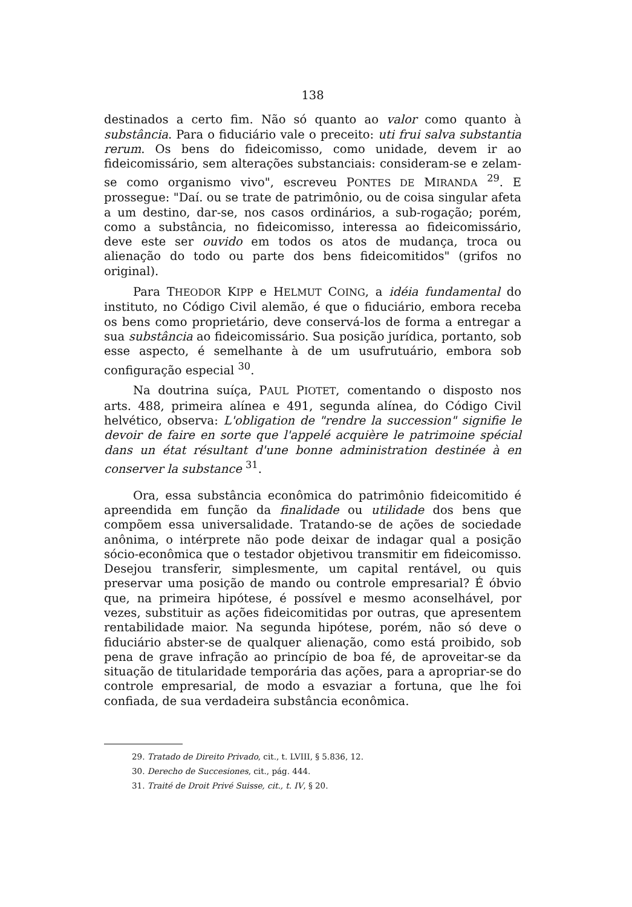138
destinados a certo fim. Não só quanto ao valor como quanto à substância. Para o fiduciário vale o preceito: uti frui salva substantia rerum. Os bens do fideicomisso, como unidade, devem ir ao fideicomissário, sem alterações substanciais: consideram-se e zelam-se como organismo vivo", escreveu PONTES DE MIRANDA <sup>29</sup>. E prossegue: "Daí. ou se trate de patrimônio, ou de coisa singular afeta a um destino, dar-se, nos casos ordinários, a sub-rogação; porém, como a substância, no fideicomisso, interessa ao fideicomissário, deve este ser ouvido em todos os atos de mudança, troca ou alienação do todo ou parte dos bens fideicomitidos" (grifos no original).
Para THEODOR KIPP e HELMUT COING, a idéia fundamental do instituto, no Código Civil alemão, é que o fiduciário, embora receba os bens como proprietário, deve conservá-los de forma a entregar a sua substância ao fideicomissário. Sua posição jurídica, portanto, sob esse aspecto, é semelhante à de um usufrutuário, embora sob configuração especial <sup>30</sup>.
Na doutrina suíça, PAUL PIOTET, comentando o disposto nos arts. 488, primeira alínea e 491, segunda alínea, do Código Civil helvético, observa: L'obligation de "rendre la succession" signifie le devoir de faire en sorte que l'appelé acquière le patrimoine spécial dans un état résultant d'une bonne administration destinée à en conserver la substance <sup>31</sup>.
Ora, essa substância econômica do patrimônio fideicomitido é apreendida em função da finalidade ou utilidade dos bens que compõem essa universalidade. Tratando-se de ações de sociedade anônima, o intérprete não pode deixar de indagar qual a posição sócio-econômica que o testador objetivou transmitir em fideicomisso. Desejou transferir, simplesmente, um capital rentável, ou quis preservar uma posição de mando ou controle empresarial? É óbvio que, na primeira hipótese, é possível e mesmo aconselhável, por vezes, substituir as ações fideicomitidas por outras, que apresentem rentabilidade maior. Na segunda hipótese, porém, não só deve o fiduciário abster-se de qualquer alienação, como está proibido, sob pena de grave infração ao princípio de boa fé, de aproveitar-se da situação de titularidade temporária das ações, para a apropriar-se do controle empresarial, de modo a esvaziar a fortuna, que lhe foi confiada, de sua verdadeira substância econômica.
29. Tratado de Direito Privado, cit., t. LVIII, § 5.836, 12.
30. Derecho de Succesiones, cit., pág. 444.
31. Traité de Droit Privé Suisse, cit., t. IV, § 20.